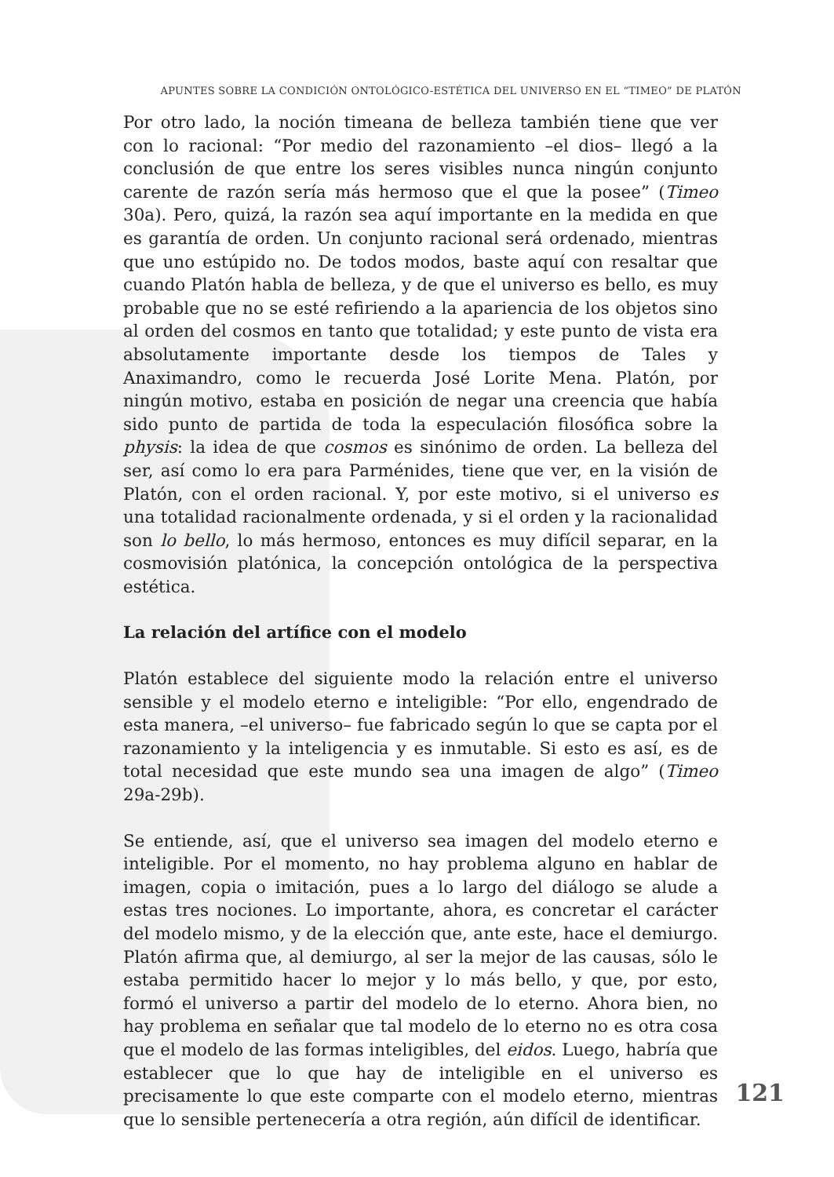APUNTES SOBRE LA CONDICIÓN ONTOLÓGICO-ESTÉTICA DEL UNIVERSO EN EL “TIMEO” DE PLATÓN
Por otro lado, la noción timeana de belleza también tiene que ver con lo racional: “Por medio del razonamiento –el dios– llegó a la conclusión de que entre los seres visibles nunca ningún conjunto carente de razón sería más hermoso que el que la posee” (Timeo 30a). Pero, quizá, la razón sea aquí importante en la medida en que es garantía de orden. Un conjunto racional será ordenado, mientras que uno estúpido no. De todos modos, baste aquí con resaltar que cuando Platón habla de belleza, y de que el universo es bello, es muy probable que no se esté refiriendo a la apariencia de los objetos sino al orden del cosmos en tanto que totalidad; y este punto de vista era absolutamente importante desde los tiempos de Tales y Anaximandro, como le recuerda José Lorite Mena. Platón, por ningún motivo, estaba en posición de negar una creencia que había sido punto de partida de toda la especulación filosófica sobre la physis: la idea de que cosmos es sinónimo de orden. La belleza del ser, así como lo era para Parménides, tiene que ver, en la visión de Platón, con el orden racional. Y, por este motivo, si el universo es una totalidad racionalmente ordenada, y si el orden y la racionalidad son lo bello, lo más hermoso, entonces es muy difícil separar, en la cosmovisión platónica, la concepción ontológica de la perspectiva estética.
La relación del artífice con el modelo
Platón establece del siguiente modo la relación entre el universo sensible y el modelo eterno e inteligible: “Por ello, engendrado de esta manera, –el universo– fue fabricado según lo que se capta por el razonamiento y la inteligencia y es inmutable. Si esto es así, es de total necesidad que este mundo sea una imagen de algo” (Timeo 29a-29b).
Se entiende, así, que el universo sea imagen del modelo eterno e inteligible. Por el momento, no hay problema alguno en hablar de imagen, copia o imitación, pues a lo largo del diálogo se alude a estas tres nociones. Lo importante, ahora, es concretar el carácter del modelo mismo, y de la elección que, ante este, hace el demiurgo. Platón afirma que, al demiurgo, al ser la mejor de las causas, sólo le estaba permitido hacer lo mejor y lo más bello, y que, por esto, formó el universo a partir del modelo de lo eterno. Ahora bien, no hay problema en señalar que tal modelo de lo eterno no es otra cosa que el modelo de las formas inteligibles, del eidos. Luego, habría que establecer que lo que hay de inteligible en el universo es precisamente lo que este comparte con el modelo eterno, mientras que lo sensible pertenecería a otra región, aún difícil de identificar.
121